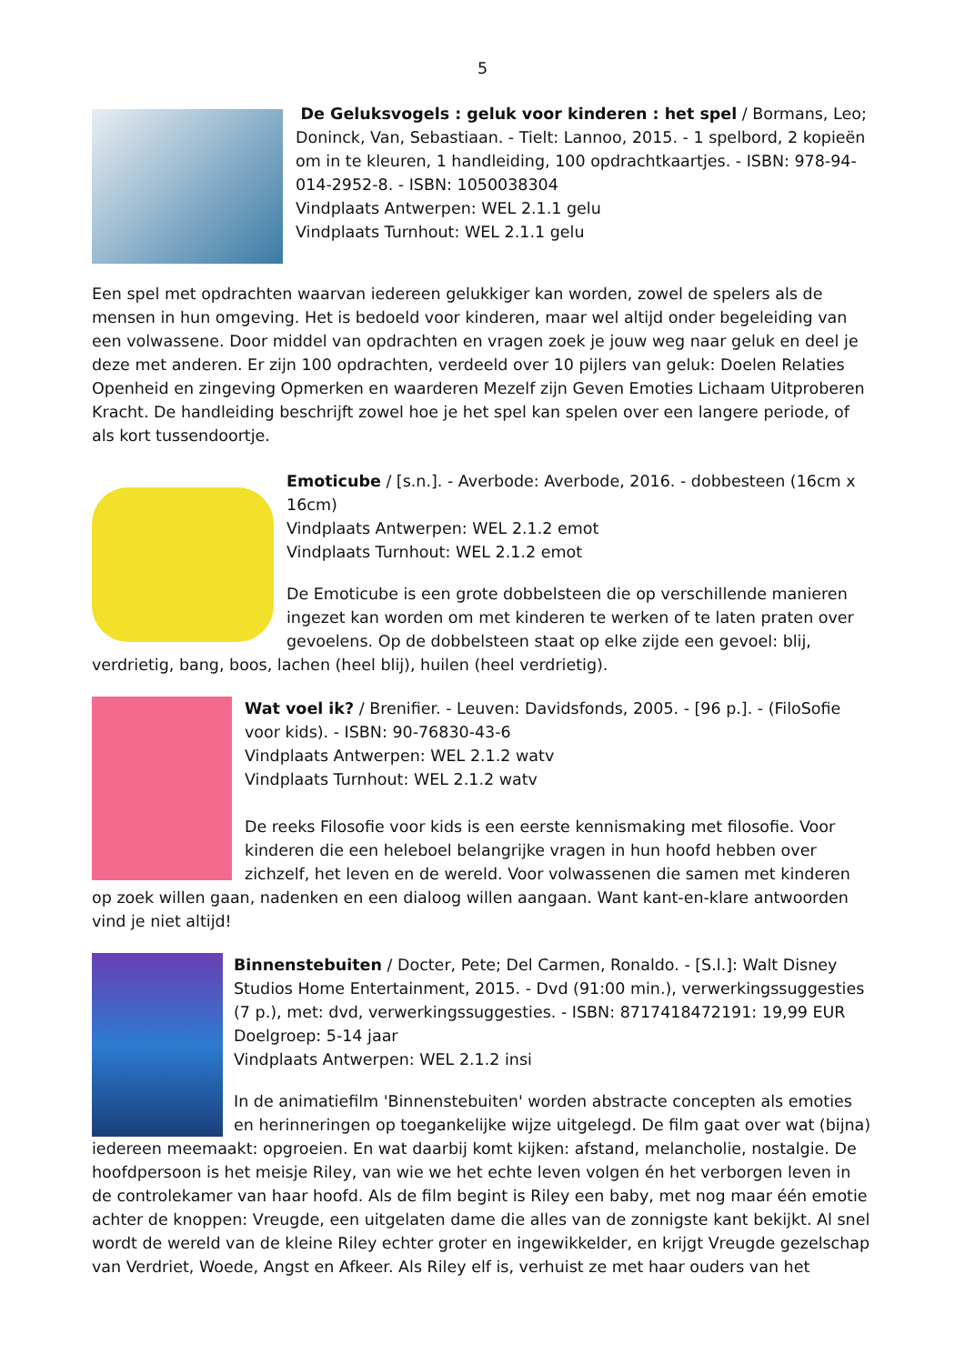5
De Geluksvogels : geluk voor kinderen : het spel / Bormans, Leo; Doninck, Van, Sebastiaan. - Tielt: Lannoo, 2015. - 1 spelbord, 2 kopieën om in te kleuren, 1 handleiding, 100 opdrachtkaartjes. - ISBN: 978-94-014-2952-8. - ISBN: 1050038304
Vindplaats Antwerpen: WEL 2.1.1 gelu
Vindplaats Turnhout: WEL 2.1.1 gelu
Een spel met opdrachten waarvan iedereen gelukkiger kan worden, zowel de spelers als de mensen in hun omgeving. Het is bedoeld voor kinderen, maar wel altijd onder begeleiding van een volwassene. Door middel van opdrachten en vragen zoek je jouw weg naar geluk en deel je deze met anderen. Er zijn 100 opdrachten, verdeeld over 10 pijlers van geluk: Doelen Relaties Openheid en zingeving Opmerken en waarderen Mezelf zijn Geven Emoties Lichaam Uitproberen Kracht. De handleiding beschrijft zowel hoe je het spel kan spelen over een langere periode, of als kort tussendoortje.
Emoticube / [s.n.]. - Averbode: Averbode, 2016. - dobbesteen (16cm x 16cm)
Vindplaats Antwerpen: WEL 2.1.2 emot
Vindplaats Turnhout: WEL 2.1.2 emot
De Emoticube is een grote dobbelsteen die op verschillende manieren ingezet kan worden om met kinderen te werken of te laten praten over gevoelens. Op de dobbelsteen staat op elke zijde een gevoel: blij, verdrietig, bang, boos, lachen (heel blij), huilen (heel verdrietig).
Wat voel ik? / Brenifier. - Leuven: Davidsfonds, 2005. - [96 p.]. - (FiloSofie voor kids). - ISBN: 90-76830-43-6
Vindplaats Antwerpen: WEL 2.1.2 watv
Vindplaats Turnhout: WEL 2.1.2 watv
De reeks Filosofie voor kids is een eerste kennismaking met filosofie. Voor kinderen die een heleboel belangrijke vragen in hun hoofd hebben over zichzelf, het leven en de wereld. Voor volwassenen die samen met kinderen op zoek willen gaan, nadenken en een dialoog willen aangaan. Want kant-en-klare antwoorden vind je niet altijd!
Binnenstebuiten / Docter, Pete; Del Carmen, Ronaldo. - [S.l.]: Walt Disney Studios Home Entertainment, 2015. - Dvd (91:00 min.), verwerkingssuggesties (7 p.), met: dvd, verwerkingssuggesties. - ISBN: 8717418472191: 19,99 EUR
Doelgroep: 5-14 jaar
Vindplaats Antwerpen: WEL 2.1.2 insi
In de animatiefilm 'Binnenstebuiten' worden abstracte concepten als emoties en herinneringen op toegankelijke wijze uitgelegd. De film gaat over wat (bijna) iedereen meemaakt: opgroeien. En wat daarbij komt kijken: afstand, melancholie, nostalgie. De hoofdpersoon is het meisje Riley, van wie we het echte leven volgen én het verborgen leven in de controlekamer van haar hoofd. Als de film begint is Riley een baby, met nog maar één emotie achter de knoppen: Vreugde, een uitgelaten dame die alles van de zonnigste kant bekijkt. Al snel wordt de wereld van de kleine Riley echter groter en ingewikkelder, en krijgt Vreugde gezelschap van Verdriet, Woede, Angst en Afkeer. Als Riley elf is, verhuist ze met haar ouders van het